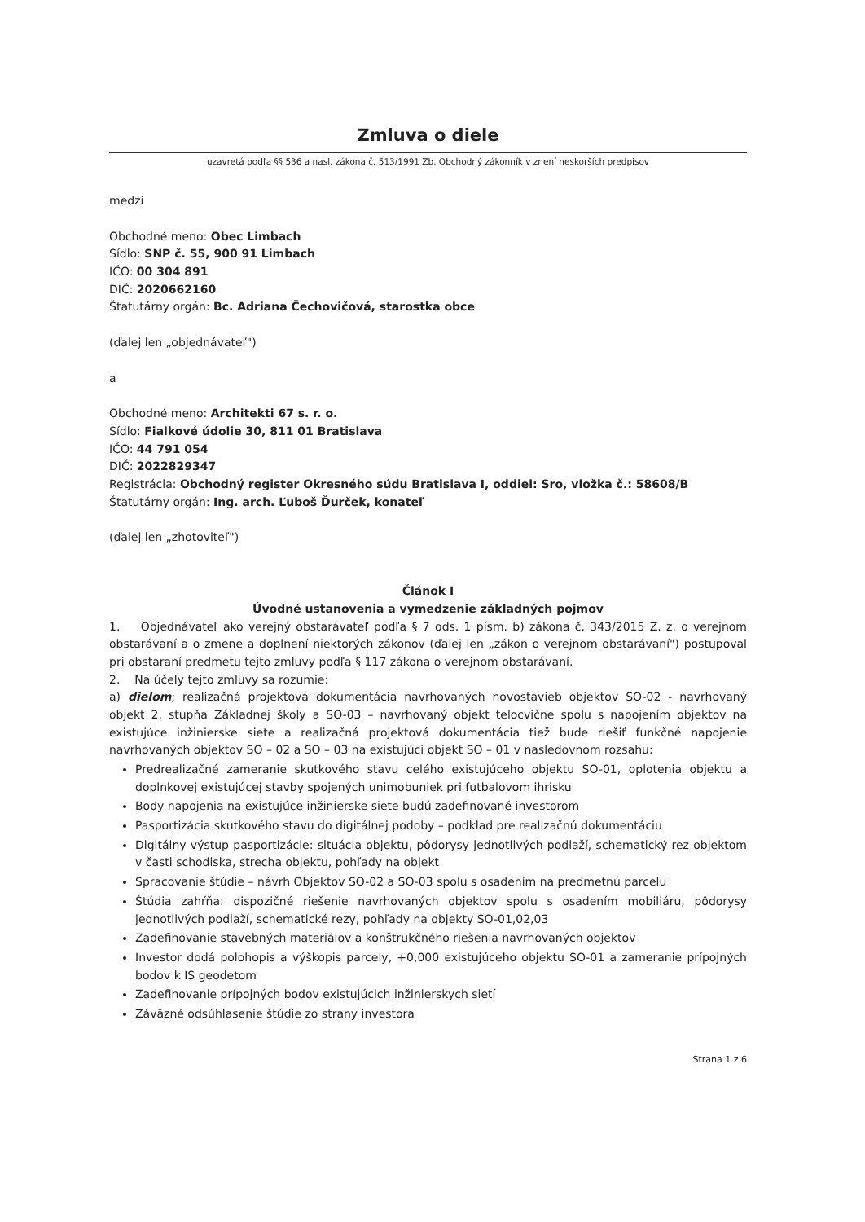Zmluva o diele
uzavretá podľa §§ 536 a nasl. zákona č. 513/1991 Zb. Obchodný zákonník v znení neskorších predpisov
medzi
Obchodné meno: Obec Limbach
Sídlo: SNP č. 55, 900 91 Limbach
IČO: 00 304 891
DIČ: 2020662160
Štatutárny orgán: Bc. Adriana Čechovičová, starostka obce
(ďalej len „objednávateľ")
a
Obchodné meno: Architekti 67 s. r. o.
Sídlo: Fialkové údolie 30, 811 01 Bratislava
IČO: 44 791 054
DIČ: 2022829347
Registrácia: Obchodný register Okresného súdu Bratislava I, oddiel: Sro, vložka č.: 58608/B
Štatutárny orgán: Ing. arch. Ľuboš Ďurček, konateľ
(ďalej len „zhotoviteľ")
Článok I
Úvodné ustanovenia a vymedzenie základných pojmov
1. Objednávateľ ako verejný obstarávateľ podľa § 7 ods. 1 písm. b) zákona č. 343/2015 Z. z. o verejnom obstarávaní a o zmene a doplnení niektorých zákonov (ďalej len „zákon o verejnom obstarávaní") postupoval pri obstaraní predmetu tejto zmluvy podľa § 117 zákona o verejnom obstarávaní.
2. Na účely tejto zmluvy sa rozumie:
a) dielom; realizačná projektová dokumentácia navrhovaných novostavieb objektov SO-02 - navrhovaný objekt 2. stupňa Základnej školy a SO-03 – navrhovaný objekt telocvične spolu s napojením objektov na existujúce inžinierske siete a realizačná projektová dokumentácia tiež bude riešiť funkčné napojenie navrhovaných objektov SO – 02 a SO – 03 na existujúci objekt SO – 01 v nasledovnom rozsahu:
Predrealizačné zameranie skutkového stavu celého existujúceho objektu SO-01, oplotenia objektu a doplnkovej existujúcej stavby spojených unimobuniek pri futbalovom ihrisku
Body napojenia na existujúce inžinierske siete budú zadefinované investorom
Pasportizácia skutkového stavu do digitálnej podoby – podklad pre realizačnú dokumentáciu
Digitálny výstup pasportizácie: situácia objektu, pôdorysy jednotlivých podlaží, schematický rez objektom v časti schodiska, strecha objektu, pohľady na objekt
Spracovanie štúdie – návrh Objektov SO-02 a SO-03 spolu s osadením na predmetnú parcelu
Štúdia zahŕňa: dispozičné riešenie navrhovaných objektov spolu s osadením mobiliáru, pôdorysy jednotlivých podlaží, schematické rezy, pohľady na objekty SO-01,02,03
Zadefinovanie stavebných materiálov a konštrukčného riešenia navrhovaných objektov
Investor dodá polohopis a výškopis parcely, +0,000 existujúceho objektu SO-01 a zameranie prípojných bodov k IS geodetom
Zadefinovanie prípojných bodov existujúcich inžinierskych sietí
Záväzné odsúhlasenie štúdie zo strany investora
Strana 1 z 6